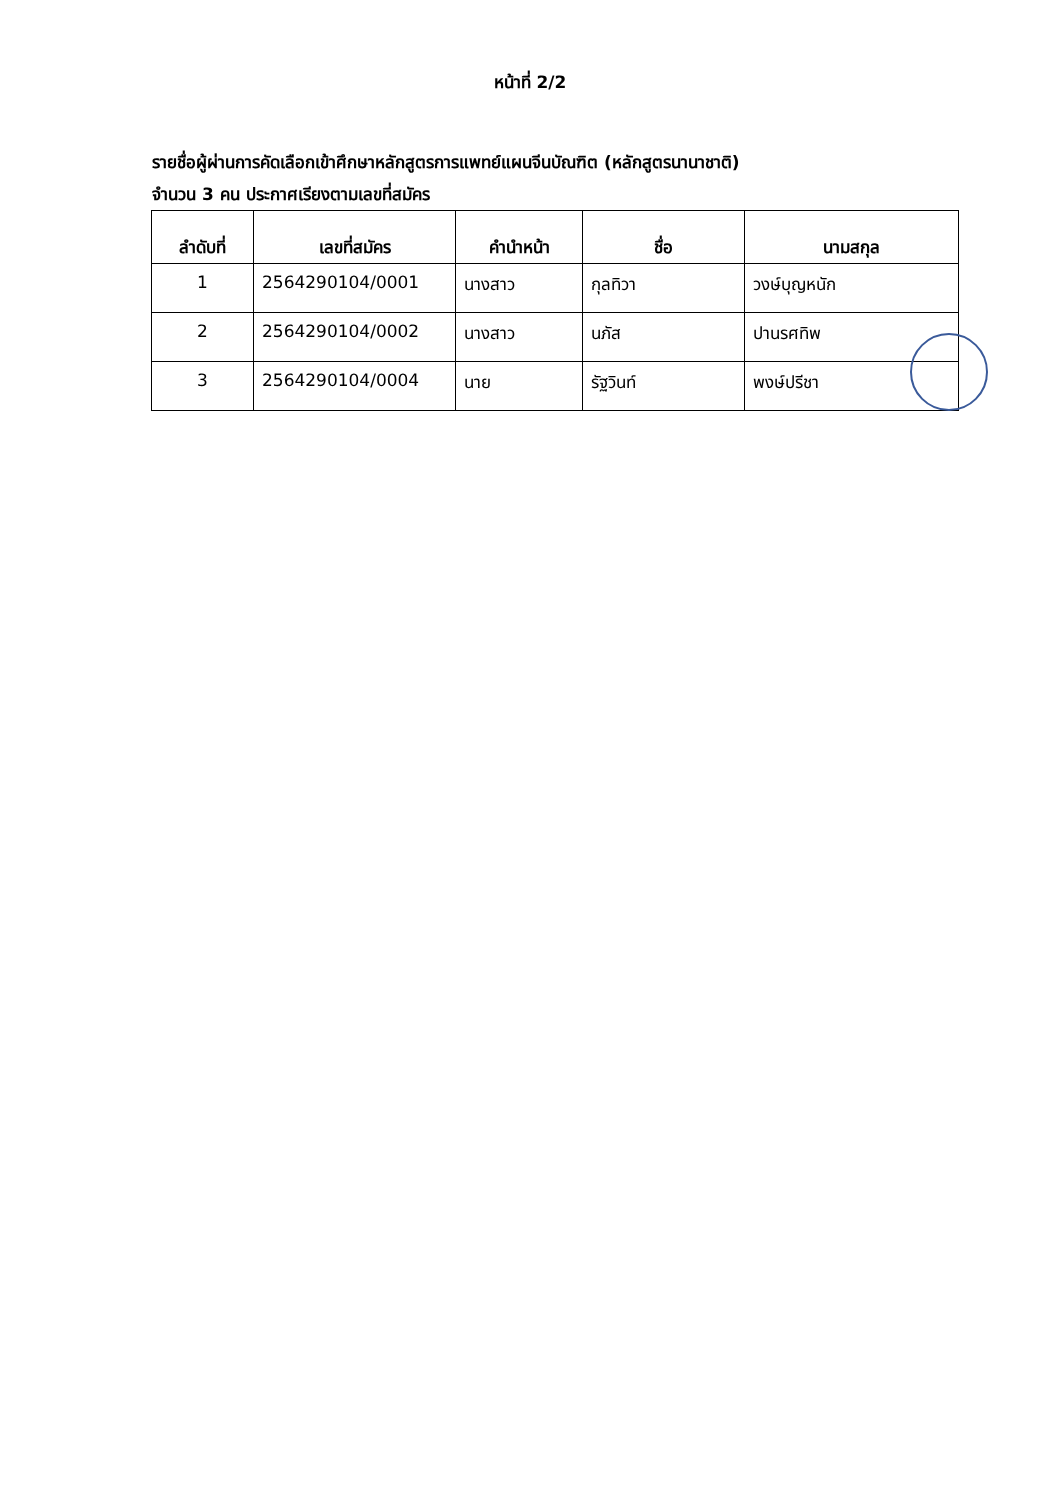หน้าที่ 2/2
รายชื่อผู้ผ่านการคัดเลือกเข้าศึกษาหลักสูตรการแพทย์แผนจีนบัณฑิต (หลักสูตรนานาชาติ)
จำนวน 3 คน ประกาศเรียงตามเลขที่สมัคร
| ลำดับที่ | เลขที่สมัคร | คำนำหน้า | ชื่อ | นามสกุล |
| --- | --- | --- | --- | --- |
| 1 | 2564290104/0001 | นางสาว | กุลทิวา | วงษ์บุญหนัก |
| 2 | 2564290104/0002 | นางสาว | นภัส | ปานรศทิพ |
| 3 | 2564290104/0004 | นาย | รัฐวินท์ | พงษ์ปรีชา |